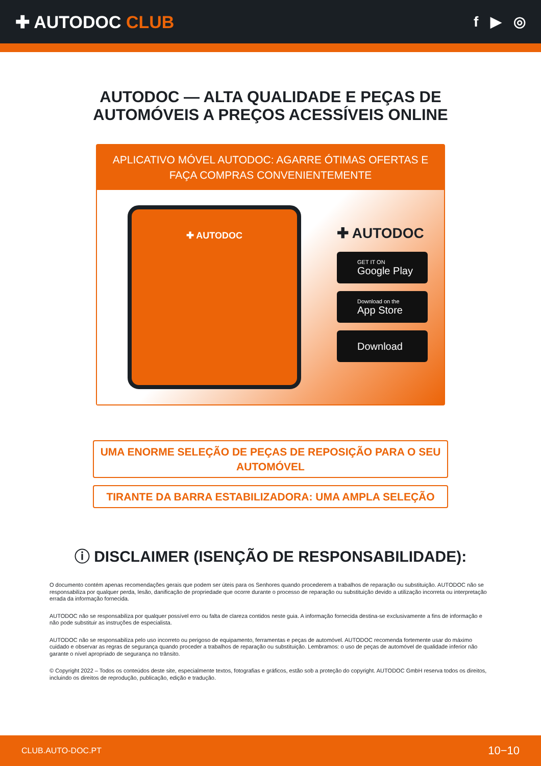✚ AUTODOC CLUB
f ▶ ◎
AUTODOC — ALTA QUALIDADE E PEÇAS DE
AUTOMÓVEIS A PREÇOS ACESSÍVEIS ONLINE
APLICATIVO MÓVEL AUTODOC: AGARRE ÓTIMAS OFERTAS E FAÇA COMPRAS CONVENIENTEMENTE
✚ AUTODOC
✚ AUTODOC
GET IT ON
Google Play
Download on the
App Store
Download
UMA ENORME SELEÇÃO DE PEÇAS DE REPOSIÇÃO PARA O SEU AUTOMÓVEL
TIRANTE DA BARRA ESTABILIZADORA: UMA AMPLA SELEÇÃO
ⓘ DISCLAIMER (ISENÇÃO DE RESPONSABILIDADE):
O documento contém apenas recomendações gerais que podem ser úteis para os Senhores quando procederem a trabalhos de reparação ou substituição. AUTODOC não se responsabiliza por qualquer perda, lesão, danificação de propriedade que ocorre durante o processo de reparação ou substituição devido a utilização incorreta ou interpretação errada da informação fornecida.
AUTODOC não se responsabiliza por qualquer possível erro ou falta de clareza contidos neste guia. A informação fornecida destina-se exclusivamente a fins de informação e não pode substituir as instruções de especialista.
AUTODOC não se responsabiliza pelo uso incorreto ou perigoso de equipamento, ferramentas e peças de automóvel. AUTODOC recomenda fortemente usar do máximo cuidado e observar as regras de segurança quando proceder a trabalhos de reparação ou substituição. Lembramos: o uso de peças de automóvel de qualidade inferior não garante o nível apropriado de segurança no trânsito.
© Copyright 2022 – Todos os conteúdos deste site, especialmente textos, fotografias e gráficos, estão sob a proteção do copyright. AUTODOC GmbH reserva todos os direitos, incluindo os direitos de reprodução, publicação, edição e tradução.
CLUB.AUTO-DOC.PT 10−10